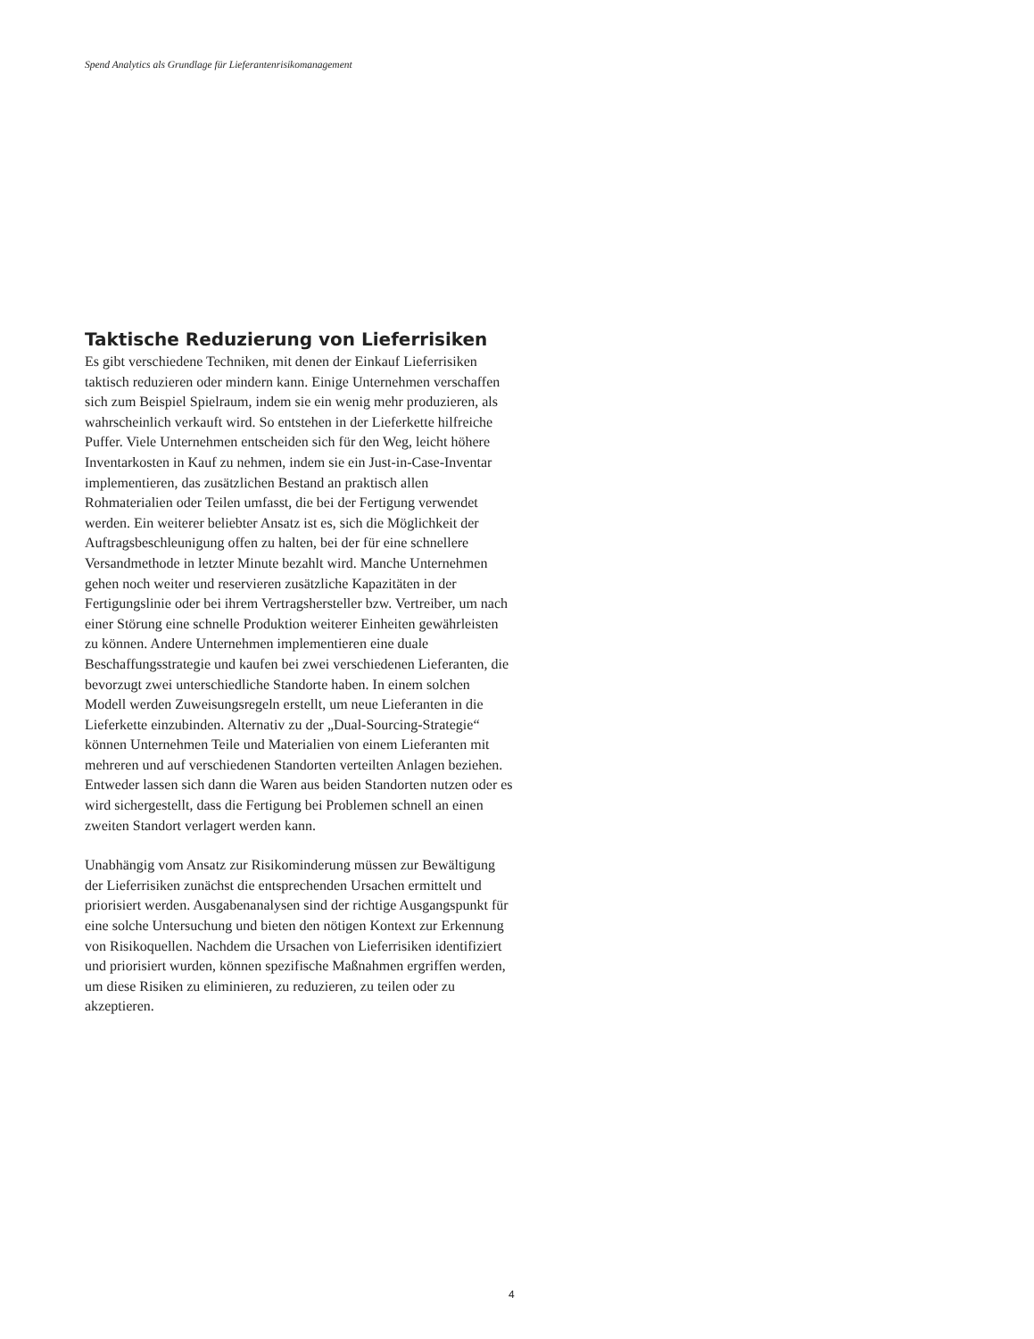Spend Analytics als Grundlage für Lieferantenrisikomanagement
Taktische Reduzierung von Lieferrisiken
Es gibt verschiedene Techniken, mit denen der Einkauf Lieferrisiken taktisch reduzieren oder mindern kann. Einige Unternehmen verschaffen sich zum Beispiel Spielraum, indem sie ein wenig mehr produzieren, als wahrscheinlich verkauft wird. So entstehen in der Lieferkette hilfreiche Puffer. Viele Unternehmen entscheiden sich für den Weg, leicht höhere Inventarkosten in Kauf zu nehmen, indem sie ein Just-in-Case-Inventar implementieren, das zusätzlichen Bestand an praktisch allen Rohmaterialien oder Teilen umfasst, die bei der Fertigung verwendet werden. Ein weiterer beliebter Ansatz ist es, sich die Möglichkeit der Auftragsbeschleunigung offen zu halten, bei der für eine schnellere Versandmethode in letzter Minute bezahlt wird. Manche Unternehmen gehen noch weiter und reservieren zusätzliche Kapazitäten in der Fertigungslinie oder bei ihrem Vertragshersteller bzw. Vertreiber, um nach einer Störung eine schnelle Produktion weiterer Einheiten gewährleisten zu können. Andere Unternehmen implementieren eine duale Beschaffungsstrategie und kaufen bei zwei verschiedenen Lieferanten, die bevorzugt zwei unterschiedliche Standorte haben. In einem solchen Modell werden Zuweisungsregeln erstellt, um neue Lieferanten in die Lieferkette einzubinden. Alternativ zu der „Dual-Sourcing-Strategie“ können Unternehmen Teile und Materialien von einem Lieferanten mit mehreren und auf verschiedenen Standorten verteilten Anlagen beziehen. Entweder lassen sich dann die Waren aus beiden Standorten nutzen oder es wird sichergestellt, dass die Fertigung bei Problemen schnell an einen zweiten Standort verlagert werden kann.
Unabhängig vom Ansatz zur Risikominderung müssen zur Bewältigung der Lieferrisiken zunächst die entsprechenden Ursachen ermittelt und priorisiert werden. Ausgabenanalysen sind der richtige Ausgangspunkt für eine solche Untersuchung und bieten den nötigen Kontext zur Erkennung von Risikoquellen. Nachdem die Ursachen von Lieferrisiken identifiziert und priorisiert wurden, können spezifische Maßnahmen ergriffen werden, um diese Risiken zu eliminieren, zu reduzieren, zu teilen oder zu akzeptieren.
4